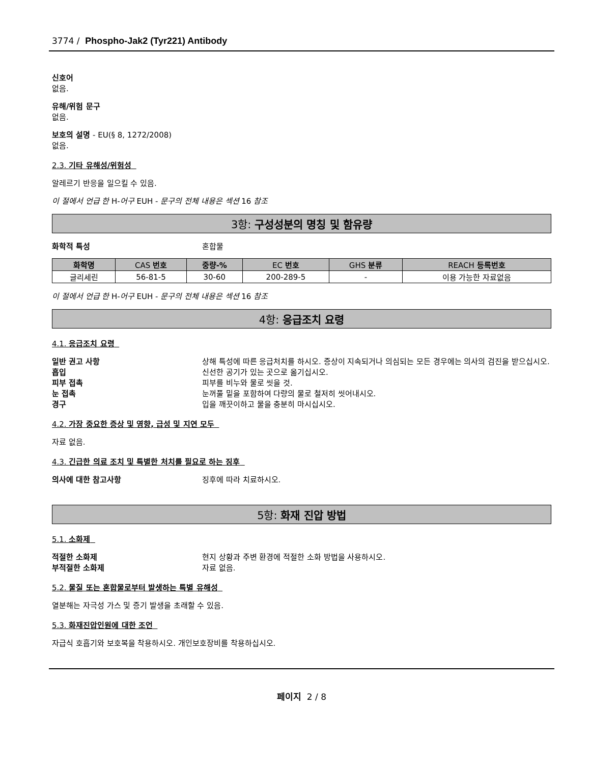3774 / Phospho-Jak2 (Tyr221) Antibody
신호어
없음.
유해/위험 문구
없음.
보호의 설명 - EU(§ 8, 1272/2008)
없음.
2.3. 기타 유해성/위험성
알레르기 반응을 일으킬 수 있음.
이 절에서 언급 한 H-어구 EUH - 문구의 전체 내용은 섹션 16 참조
3항: 구성성분의 명칭 및 함유량
화학적 특성 혼합물
| 화학명 | CAS 번호 | 중량-% | EC 번호 | GHS 분류 | REACH 등록번호 |
| --- | --- | --- | --- | --- | --- |
| 글리세린 | 56-81-5 | 30-60 | 200-289-5 | - | 이용 가능한 자료없음 |
이 절에서 언급 한 H-어구 EUH - 문구의 전체 내용은 섹션 16 참조
4항: 응급조치 요령
4.1. 응급조치 요령
일반 권고 사항 상해 특성에 따른 응급처치를 하시오. 증상이 지속되거나 의심되는 모든 경우에는 의사의 검진을 받으십시오.
흡입 신선한 공기가 있는 곳으로 옮기십시오.
피부 접촉 피부를 비누와 물로 씻을 것.
눈 접촉 눈꺼풀 밑을 포함하여 다량의 물로 철저히 씻어내시오.
경구 입을 깨끗이하고 물을 충분히 마시십시오.
4.2. 가장 중요한 증상 및 영향, 급성 및 지연 모두
자료 없음.
4.3. 긴급한 의료 조치 및 특별한 처치를 필요로 하는 징후
의사에 대한 참고사항 징후에 따라 치료하시오.
5항: 화재 진압 방법
5.1. 소화제
적절한 소화제 현지 상황과 주변 환경에 적절한 소화 방법을 사용하시오.
부적절한 소화제 자료 없음.
5.2. 물질 또는 혼합물로부터 발생하는 특별 유해성
열분해는 자극성 가스 및 증기 발생을 초래할 수 있음.
5.3. 화재진압인원에 대한 조언
자급식 호흡기와 보호복을 착용하시오. 개인보호장비를 착용하십시오.
페이지 2 / 8